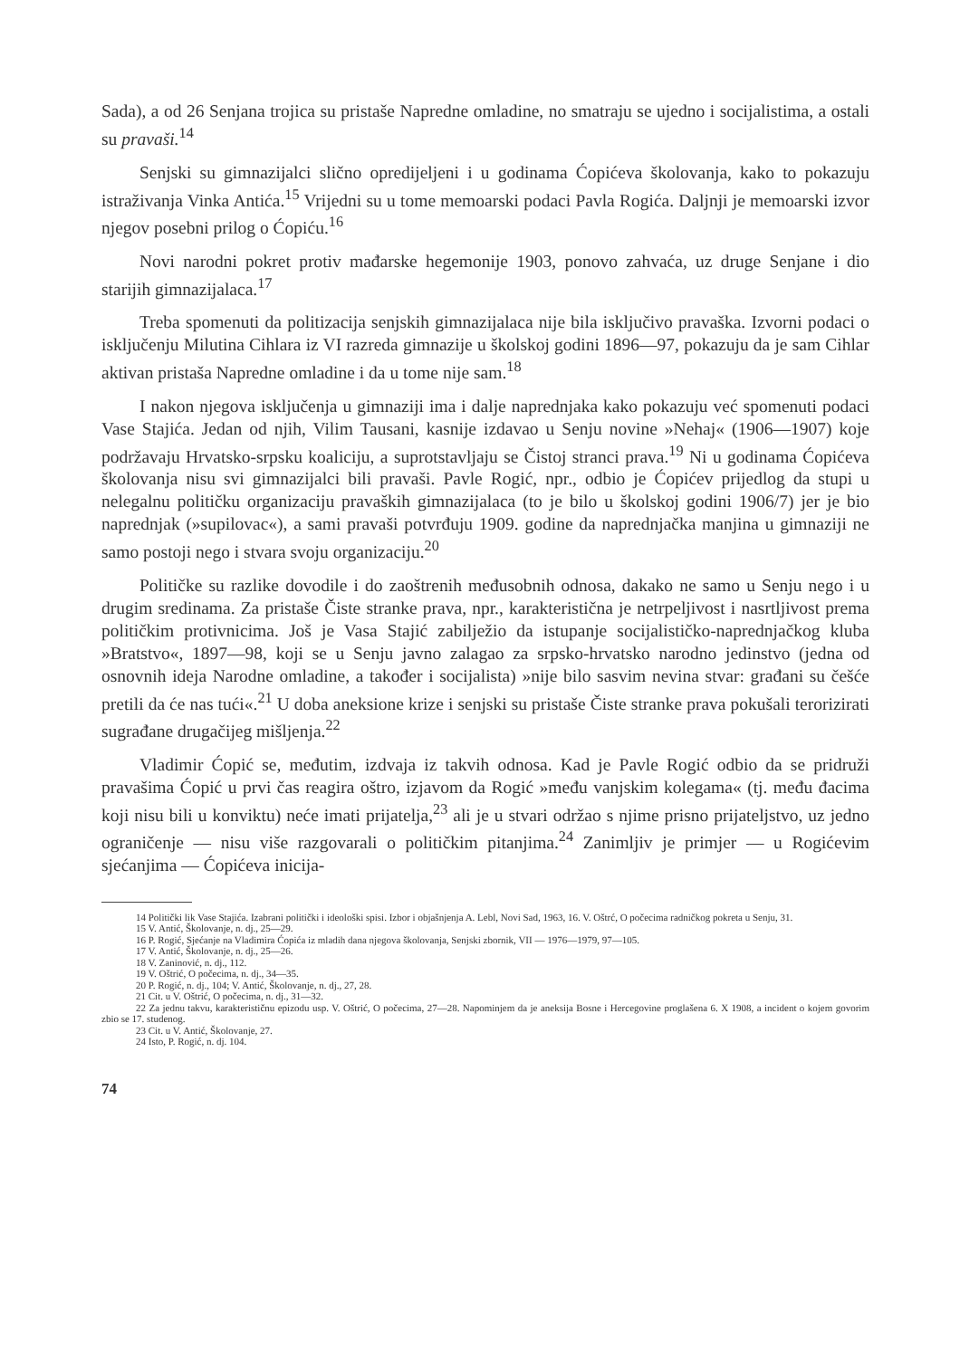Sada), a od 26 Senjana trojica su pristaše Napredne omladine, no smatraju se ujedno i socijalistima, a ostali su pravaši.<sup>14</sup>
Senjski su gimnazijalci slično opredijeljeni i u godinama Ćopićeva školovanja, kako to pokazuju istraživanja Vinka Antića.<sup>15</sup> Vrijedni su u tome memoarski podaci Pavla Rogića. Daljnji je memoarski izvor njegov posebni prilog o Ćopiću.<sup>16</sup>
Novi narodni pokret protiv mađarske hegemonije 1903, ponovo zahvaća, uz druge Senjane i dio starijih gimnazijalaca.<sup>17</sup>
Treba spomenuti da politizacija senjskih gimnazijalaca nije bila isključivo pravaška. Izvorni podaci o isključenju Milutina Cihlara iz VI razreda gimnazije u školskoj godini 1896—97, pokazuju da je sam Cihlar aktivan pristaša Napredne omladine i da u tome nije sam.<sup>18</sup>
I nakon njegova isključenja u gimnaziji ima i dalje naprednjaka kako pokazuju već spomenuti podaci Vase Stajića. Jedan od njih, Vilim Tausani, kasnije izdavao u Senju novine »Nehaj« (1906—1907) koje podržavaju Hrvatsko-srpsku koaliciju, a suprotstavljaju se Čistoj stranci prava.<sup>19</sup> Ni u godinama Ćopićeva školovanja nisu svi gimnazijalci bili pravaši. Pavle Rogić, npr., odbio je Ćopićev prijedlog da stupi u nelegalnu političku organizaciju pravaških gimnazijalaca (to je bilo u školskoj godini 1906/7) jer je bio naprednjak (»supilovac«), a sami pravaši potvrđuju 1909. godine da naprednjačka manjina u gimnaziji ne samo postoji nego i stvara svoju organizaciju.<sup>20</sup>
Političke su razlike dovodile i do zaoštrenih međusobnih odnosa, dakako ne samo u Senju nego i u drugim sredinama. Za pristaše Čiste stranke prava, npr., karakteristična je netrpeljivost i nasrtljivost prema političkim protivnicima. Još je Vasa Stajić zabilježio da istupanje socijalističko-naprednjačkog kluba »Bratstvo«, 1897—98, koji se u Senju javno zalagao za srpsko-hrvatsko narodno jedinstvo (jedna od osnovnih ideja Narodne omladine, a također i socijalista) »nije bilo sasvim nevina stvar: građani su češće pretili da će nas tući«.<sup>21</sup> U doba aneksione krize i senjski su pristaše Čiste stranke prava pokušali terorizirati sugrađane drugačijeg mišljenja.<sup>22</sup>
Vladimir Ćopić se, međutim, izdvaja iz takvih odnosa. Kad je Pavle Rogić odbio da se pridruži pravašima Ćopić u prvi čas reagira oštro, izjavom da Rogić »među vanjskim kolegama« (tj. među đacima koji nisu bili u konviktu) neće imati prijatelja,<sup>23</sup> ali je u stvari održao s njime prisno prijateljstvo, uz jedno ograničenje — nisu više razgovarali o političkim pitanjima.<sup>24</sup> Zanimljiv je primjer — u Rogićevim sjećanjima — Ćopićeva inicija-
14 Politički lik Vase Stajića. Izabrani politički i ideološki spisi. Izbor i objašnjenja A. Lebl, Novi Sad, 1963, 16. V. Oštrć, O počecima radničkog pokreta u Senju, 31.
15 V. Antić, Školovanje, n. dj., 25—29.
16 P. Rogić, Sjećanje na Vladimira Ćopića iz mladih dana njegova školovanja, Senjski zbornik, VII — 1976—1979, 97—105.
17 V. Antić, Školovanje, n. dj., 25—26.
18 V. Zaninović, n. dj., 112.
19 V. Oštrić, O počecima, n. dj., 34—35.
20 P. Rogić, n. dj., 104; V. Antić, Školovanje, n. dj., 27, 28.
21 Cit. u V. Oštrić, O počecima, n. dj., 31—32.
22 Za jednu takvu, karakterističnu epizodu usp. V. Oštrić, O počecima, 27—28. Napominjem da je aneksija Bosne i Hercegovine proglašena 6. X 1908, a incident o kojem govorim zbio se 17. studenog.
23 Cit. u V. Antić, Školovanje, 27.
24 Isto, P. Rogić, n. dj. 104.
74